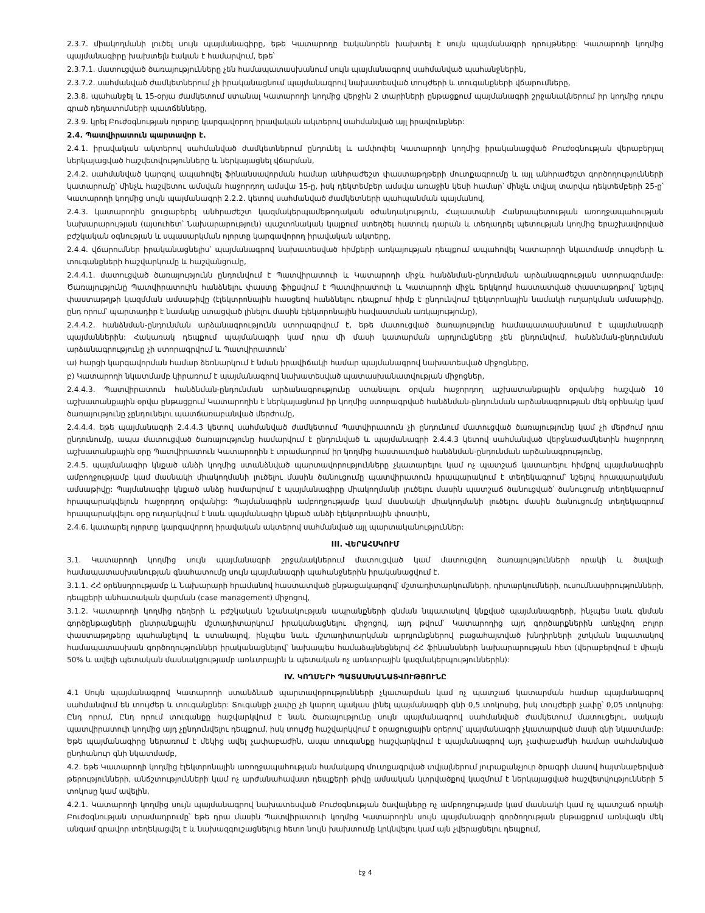2.3.7. միակողմանի լուծել սույն պայմանագիրը, եթե Կատարողը էականորեն խախտել է սույն պայմանագրի դրույթները: Կատարողի կողմից պայմանագիրը խախտելն էական է համարվում, եթե՝
2.3.7.1. մատուցված ծառայությունները չեն համապատասխանում սույն պայմանագրով սահմանված պահանջներին,
2.3.7.2. սահմանված ժամկետներում չի իրականացնում պայմանագրով նախատեսված տույժերի և տուգանքների վճարումները,
2.3.8. պահանջել և 15-օրյա ժամկետում ստանալ Կատարողի կողմից վերջին 2 տարիների ընթացքում պայմանագրի շրջանակներում իր կողմից դուրս գրած դեղատոմսերի պատճենները,
2.3.9. կրել Բուժօգնության ոլորտը կարգավորող իրավական ակտերով սահմանված այլ իրավունքներ:
2.4. Պատվիրատուն պարտավոր է.
2.4.1. իրավական ակտերով սահմանված ժամկետներում ընդունել և ամփոփել Կատարողի կողմից իրականացված Բուժօգնության վերաբերյալ ներկայացված հաշվետվությունները և ներկայացնել վճարման,
2.4.2. սահմանված կարգով ապահովել ֆինանսավորման համար անհրաժեշտ փաստաթղթերի մուտքագրումը և այլ անհրաժեշտ գործողությունների կատարումը՝ մինչև հաշվետու ամսվան հաջորդող ամսվա 15-ը, իսկ դեկտեմբեր ամսվա առաջին կեսի համար՝ մինչև տվյալ տարվա դեկտեմբերի 25-ը՝ Կատարողի կողմից սույն պայմանագրի 2.2.2. կետով սահմանված ժամկետների պահպանման պայմանով,
2.4.3. կատարողին ցուցաբերել անհրաժեշտ կազմակերպամեթոդական օժանդակություն, Հայաստանի Հանրապետության առողջապահության նախարարության (այսուհետ՝ Նախարարություն) պաշտոնական կայքում ստեղծել հատուկ դարան և տեղադրել պետության կողմից երաշխավորված բժշկական օգնության և սպասարկման ոլորտը կարգավորող իրավական ակտերը,
2.4.4. վճարումներ իրականացնելիս՝ պայմանագրով նախատեսված հիմքերի առկայության դեպքում ապահովել Կատարողի նկատմամբ տույժերի և տուգանքների հաշվարկումը և հաշվանցումը,
2.4.4.1. մատուցված ծառայությունն ընդունվում է Պատվիրատուի և Կատարողի միջև հանձնման-ընդունման արձանագրության ստորագրմամբ: Ծառայությունը Պատվիրատուին հանձնելու փաստը ֆիքսվում է Պատվիրատուի և Կատարողի միջև երկկողմ հաստատված փաստաթղթով՝ նշելով փաստաթղթի կազմման ամսաթիվը (էլեկտրոնային հասցեով հանձնելու դեպքում հիմք է ընդունվում էլեկտրոնային նամակի ուղարկման ամսաթիվը, ընդ որում՝ պարտադիր է նամակը ստացված լինելու մասին էլեկտրոնային հավաստման առկայությունը),
2.4.4.2. հանձնման-ընդունման արձանագրությունն ստորագրվում է, եթե մատուցված ծառայությունը համապատասխանում է պայմանագրի պայմաններին: Հակառակ դեպքում պայմանագրի կամ դրա մի մասի կատարման արդյունքները չեն ընդունվում, հանձնման-ընդունման արձանագրությունը չի ստորագրվում և Պատվիրատուն՝
ա) հարցի կարգավորման համար ձեռնարկում է նման իրավիճակի համար պայմանագրով նախատեսված միջոցները,
բ) Կատարողի նկատմամբ կիրառում է պայմանագրով նախատեսված պատասխանատվության միջոցներ,
2.4.4.3. Պատվիրատուն հանձնման-ընդունման արձանագրությունը ստանալու օրվան հաջորդող աշխատանքային օրվանից հաշված 10 աշխատանքային օրվա ընթացքում Կատարողին է ներկայացնում իր կողմից ստորագրված հանձնման-ընդունման արձանագրության մեկ օրինակը կամ ծառայությունը չընդունելու պատճառաբանված մերժումը,
2.4.4.4. եթե պայմանագրի 2.4.4.3 կետով սահմանված ժամկետում Պատվիրատուն չի ընդունում մատուցված ծառայությունը կամ չի մերժում դրա ընդունումը, ապա մատուցված ծառայությունը համարվում է ընդունված և պայմանագրի 2.4.4.3 կետով սահմանված վերջնաժամկետին հաջորդող աշխատանքային օրը Պատվիրատուն Կատարողին է տրամադրում իր կողմից հաստատված հանձնման-ընդունման արձանագրությունը,
2.4.5. պայմանագիր կնքած անձի կողմից ստանձնված պարտավորությունները չկատարելու կամ ոչ պատշաճ կատարելու հիմքով պայմանագիրն ամբողջությամբ կամ մասնակի միակողմանի լուծելու մասին ծանուցումը պատվիրատուն հրապարակում է տեղեկագրում՝ նշելով հրապարակման ամսաթիվը: Պայմանագիր կնքած անձը համարվում է պայմանագիրը միակողմանի լուծելու մասին պատշաճ ծանուցված՝ ծանուցումը տեղեկագրում հրապարակվելուն հաջորդող օրվանից: Պայմանագիրն ամբողջությամբ կամ մասնակի միակողմանի լուծելու մասին ծանուցումը տեղեկագրում հրապարակվելու օրը ուղարկվում է նաև պայմանագիր կնքած անձի էլեկտրոնային փոստին,
2.4.6. կատարել ոլորտը կարգավորող իրավական ակտերով սահմանված այլ պարտականություններ:
III. ՎԵՐԱՀՍԿՈՒՄ
3.1. Կատարողի կողմից սույն պայմանագրի շրջանակներում մատուցված կամ մատուցվող ծառայությունների որակի և ծավալի համապատասխանության գնահատումը սույն պայմանագրի պահանջներին իրականացվում է.
3.1.1. ՀՀ օրենսդրությամբ և Նախարարի հրամանով հաստատված ընթացակարգով՝ մշտադիտարկումների, դիտարկումների, ուսումնասիրությունների, դեպքերի անհատական վարման (case management) միջոցով,
3.1.2. Կատարողի կողմից դեղերի և բժշկական նշանակության ապրանքների գնման նպատակով կնքված պայմանագրերի, ինչպես նաև գնման գործընթացների ընտրանքային մշտադիտարկում իրականացնելու միջոցով, այդ թվում՝ Կատարողից այդ գործարքներին առնչվող բոլոր փաստաթղթերը պահանջելով և ստանալով, ինչպես նաև մշտադիտարկման արդյունքներով բացահայտված խնդիրների շտկման նպատակով համապատասխան գործողություններ իրականացնելով՝ նախապես համաձայնեցնելով ՀՀ ֆինանսների նախարարության հետ (վերաբերվում է միայն 50% և ավելի պետական մասնակցությամբ առևտրային և պետական ոչ առևտրային կազմակերպություններին):
IV. ԿՈՂՄԵՐԻ ՊԱՏԱՍԽԱՆԱՏՎՈՒԹՅՈՒՆԸ
4.1 Սույն պայմանագրով Կատարողի ստանձնած պարտավորությունների չկատարման կամ ոչ պատշաճ կատարման համար պայմանագրով սահմանվում են տույժեր և տուգանքներ: Տուգանքի չափը չի կարող պակաս լինել պայմանագրի գնի 0,5 տոկոսից, իսկ տույժերի չափը՝ 0,05 տոկոսից: Ընդ որում, Ընդ որում տուգանքը հաշվարկվում է նաև ծառայությունը սույն պայմանագրով սահմանված ժամկետում մատուցելու, սակայն պատվիրատուի կողմից այդ չընդունվելու դեպքում, իսկ տույժը հաշվարկվում է օրացուցային օրերով՝ պայմանագրի չկատարված մասի գնի նկատմամբ: Եթե պայմանագիրը ներառում է մեկից ավել չափաբաժին, ապա տուգանքը հաշվարկվում է պայմանագրով այդ չափաբաժնի համար սահմանված ընդհանուր գնի նկատմամբ,
4.2. եթե Կատարողի կողմից էլեկտրոնային առողջապահության համակարգ մուտքագրված տվյալներում յուրաքանչյուր ծրագրի մասով հայտնաբերված թերությունների, անճշտությունների կամ ոչ արժանահավատ դեպքերի թիվը ամսական կտրվածքով կազմում է ներկայացված հաշվետվությունների 5 տոկոսը կամ ավելին,
4.2.1. Կատարողի կողմից սույն պայմանագրով նախատեսված Բուժօգնության ծավալները ոչ ամբողջությամբ կամ մասնակի կամ ոչ պատշաճ որակի Բուժօգնության տրամադրումը՝ եթե դրա մասին Պատվիրատուի կողմից Կատարողին սույն պայմանագրի գործողության ընթացքում առնվազն մեկ անգամ գրավոր տեղեկացվել է և նախազգուշացնելուց հետո նույն խախտումը կրկնվելու կամ այն չվերացնելու դեպքում,
էջ 4